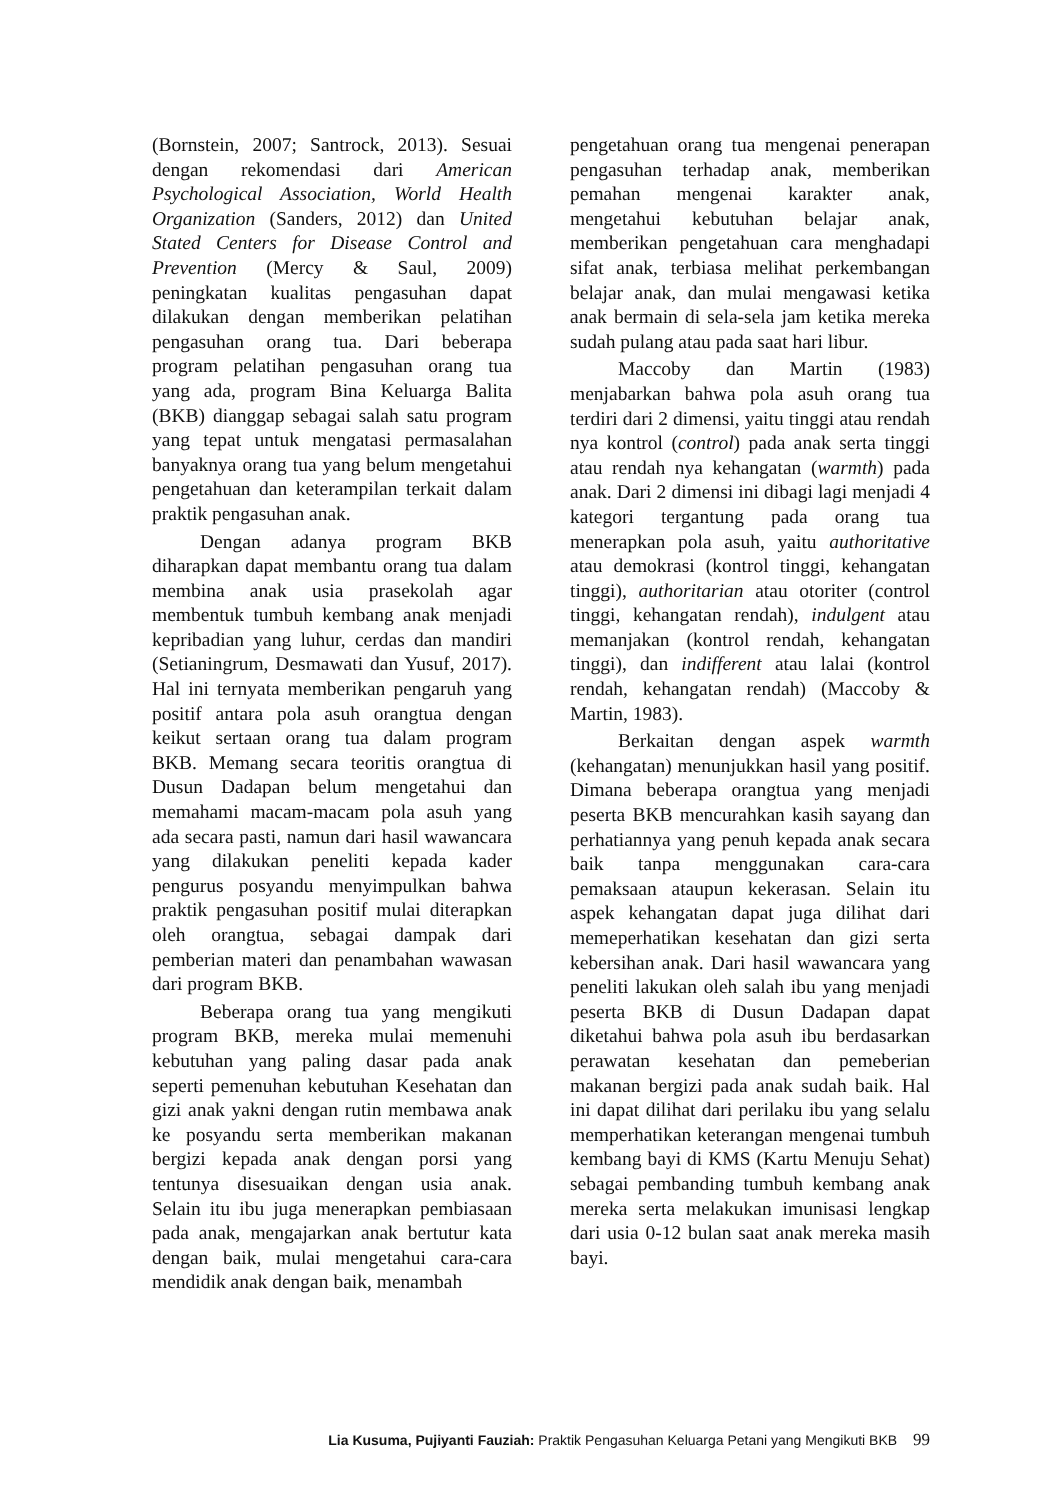(Bornstein, 2007; Santrock, 2013). Sesuai dengan rekomendasi dari American Psychological Association, World Health Organization (Sanders, 2012) dan United Stated Centers for Disease Control and Prevention (Mercy & Saul, 2009) peningkatan kualitas pengasuhan dapat dilakukan dengan memberikan pelatihan pengasuhan orang tua. Dari beberapa program pelatihan pengasuhan orang tua yang ada, program Bina Keluarga Balita (BKB) dianggap sebagai salah satu program yang tepat untuk mengatasi permasalahan banyaknya orang tua yang belum mengetahui pengetahuan dan keterampilan terkait dalam praktik pengasuhan anak.
Dengan adanya program BKB diharapkan dapat membantu orang tua dalam membina anak usia prasekolah agar membentuk tumbuh kembang anak menjadi kepribadian yang luhur, cerdas dan mandiri (Setianingrum, Desmawati dan Yusuf, 2017). Hal ini ternyata memberikan pengaruh yang positif antara pola asuh orangtua dengan keikut sertaan orang tua dalam program BKB. Memang secara teoritis orangtua di Dusun Dadapan belum mengetahui dan memahami macam-macam pola asuh yang ada secara pasti, namun dari hasil wawancara yang dilakukan peneliti kepada kader pengurus posyandu menyimpulkan bahwa praktik pengasuhan positif mulai diterapkan oleh orangtua, sebagai dampak dari pemberian materi dan penambahan wawasan dari program BKB.
Beberapa orang tua yang mengikuti program BKB, mereka mulai memenuhi kebutuhan yang paling dasar pada anak seperti pemenuhan kebutuhan Kesehatan dan gizi anak yakni dengan rutin membawa anak ke posyandu serta memberikan makanan bergizi kepada anak dengan porsi yang tentunya disesuaikan dengan usia anak. Selain itu ibu juga menerapkan pembiasaan pada anak, mengajarkan anak bertutur kata dengan baik, mulai mengetahui cara-cara mendidik anak dengan baik, menambah
pengetahuan orang tua mengenai penerapan pengasuhan terhadap anak, memberikan pemahan mengenai karakter anak, mengetahui kebutuhan belajar anak, memberikan pengetahuan cara menghadapi sifat anak, terbiasa melihat perkembangan belajar anak, dan mulai mengawasi ketika anak bermain di sela-sela jam ketika mereka sudah pulang atau pada saat hari libur.
Maccoby dan Martin (1983) menjabarkan bahwa pola asuh orang tua terdiri dari 2 dimensi, yaitu tinggi atau rendah nya kontrol (control) pada anak serta tinggi atau rendah nya kehangatan (warmth) pada anak. Dari 2 dimensi ini dibagi lagi menjadi 4 kategori tergantung pada orang tua menerapkan pola asuh, yaitu authoritative atau demokrasi (kontrol tinggi, kehangatan tinggi), authoritarian atau otoriter (control tinggi, kehangatan rendah), indulgent atau memanjakan (kontrol rendah, kehangatan tinggi), dan indifferent atau lalai (kontrol rendah, kehangatan rendah) (Maccoby & Martin, 1983).
Berkaitan dengan aspek warmth (kehangatan) menunjukkan hasil yang positif. Dimana beberapa orangtua yang menjadi peserta BKB mencurahkan kasih sayang dan perhatiannya yang penuh kepada anak secara baik tanpa menggunakan cara-cara pemaksaan ataupun kekerasan. Selain itu aspek kehangatan dapat juga dilihat dari memeperhatikan kesehatan dan gizi serta kebersihan anak. Dari hasil wawancara yang peneliti lakukan oleh salah ibu yang menjadi peserta BKB di Dusun Dadapan dapat diketahui bahwa pola asuh ibu berdasarkan perawatan kesehatan dan pemeberian makanan bergizi pada anak sudah baik. Hal ini dapat dilihat dari perilaku ibu yang selalu memperhatikan keterangan mengenai tumbuh kembang bayi di KMS (Kartu Menuju Sehat) sebagai pembanding tumbuh kembang anak mereka serta melakukan imunisasi lengkap dari usia 0-12 bulan saat anak mereka masih bayi.
Lia Kusuma, Pujiyanti Fauziah: Praktik Pengasuhan Keluarga Petani yang Mengikuti BKB 99